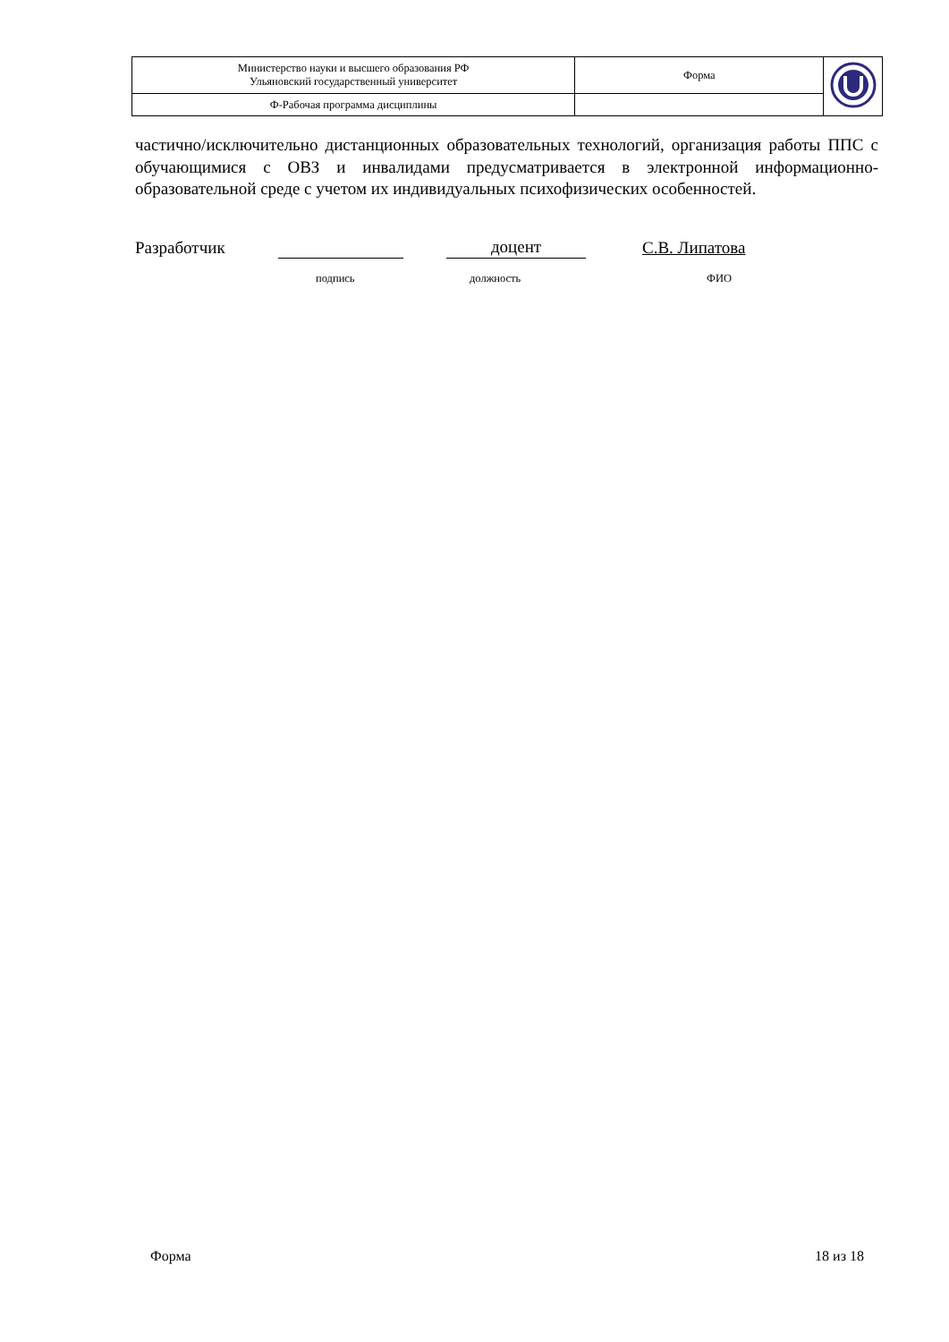| Министерство науки и высшего образования РФ Ульяновский государственный университет | Форма | |
| Ф-Рабочая программа дисциплины | | |
частично/исключительно дистанционных образовательных технологий, организация работы ППС с обучающимися с ОВЗ и инвалидами предусматривается в электронной информационно-образовательной среде с учетом их индивидуальных психофизических особенностей.
Разработчик доцент С.В. Липатова
подпись должность ФИО
Форма 18 из 18